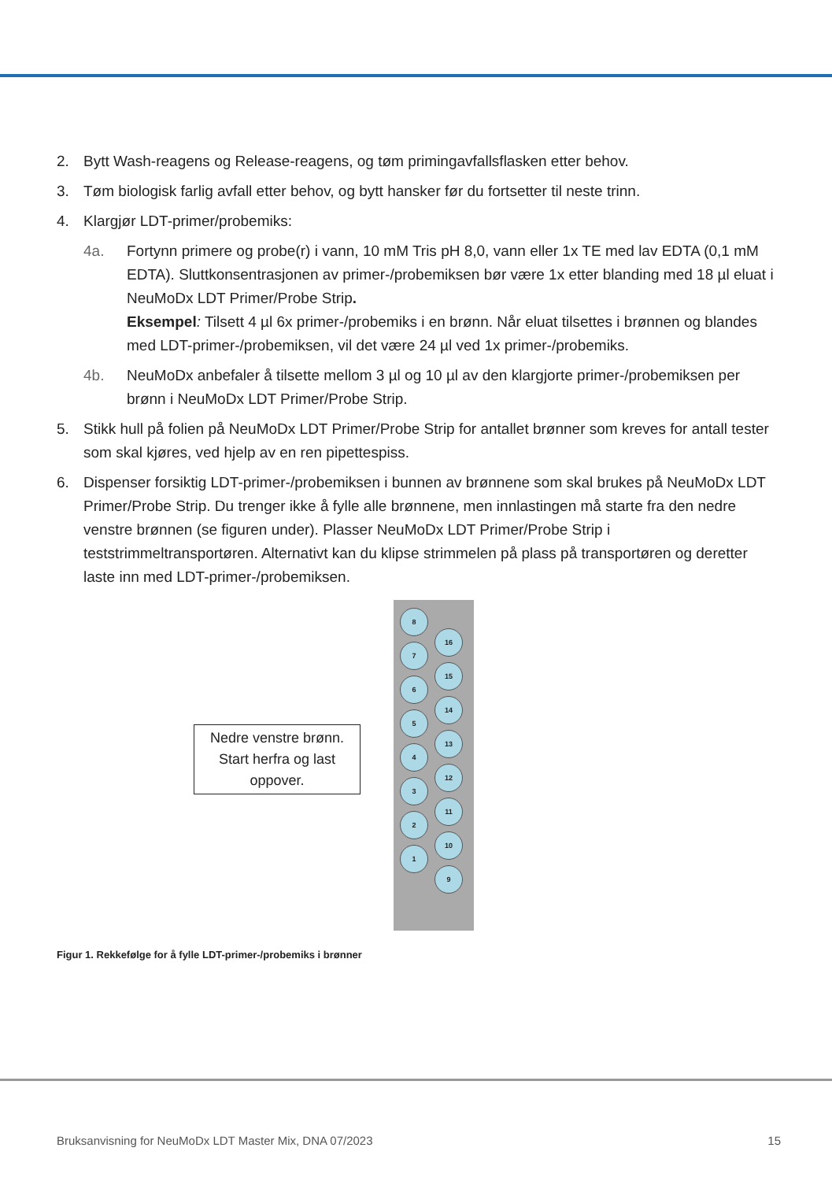2. Bytt Wash-reagens og Release-reagens, og tøm primingavfallsflasken etter behov.
3. Tøm biologisk farlig avfall etter behov, og bytt hansker før du fortsetter til neste trinn.
4. Klargjør LDT-primer/probemiks:
4a. Fortynn primere og probe(r) i vann, 10 mM Tris pH 8,0, vann eller 1x TE med lav EDTA (0,1 mM EDTA). Sluttkonsentrasjonen av primer-/probemiksen bør være 1x etter blanding med 18 µl eluat i NeuMoDx LDT Primer/Probe Strip.
Eksempel: Tilsett 4 µl 6x primer-/probemiks i en brønn. Når eluat tilsettes i brønnen og blandes med LDT-primer-/probemiksen, vil det være 24 µl ved 1x primer-/probemiks.
4b. NeuMoDx anbefaler å tilsette mellom 3 µl og 10 µl av den klargjorte primer-/probemiksen per brønn i NeuMoDx LDT Primer/Probe Strip.
5. Stikk hull på folien på NeuMoDx LDT Primer/Probe Strip for antallet brønner som kreves for antall tester som skal kjøres, ved hjelp av en ren pipettespiss.
6. Dispenser forsiktig LDT-primer-/probemiksen i bunnen av brønnene som skal brukes på NeuMoDx LDT Primer/Probe Strip. Du trenger ikke å fylle alle brønnene, men innlastingen må starte fra den nedre venstre brønnen (se figuren under). Plasser NeuMoDx LDT Primer/Probe Strip i teststrimmeltransportøren. Alternativt kan du klipse strimmelen på plass på transportøren og deretter laste inn med LDT-primer-/probemiksen.
Nedre venstre brønn. Start herfra og last oppover.
8
7
6
5
4
3
2
1
16
15
14
13
12
11
10
9
Figur 1. Rekkefølge for å fylle LDT-primer-/probemiks i brønner
Bruksanvisning for NeuMoDx LDT Master Mix, DNA 07/2023 15